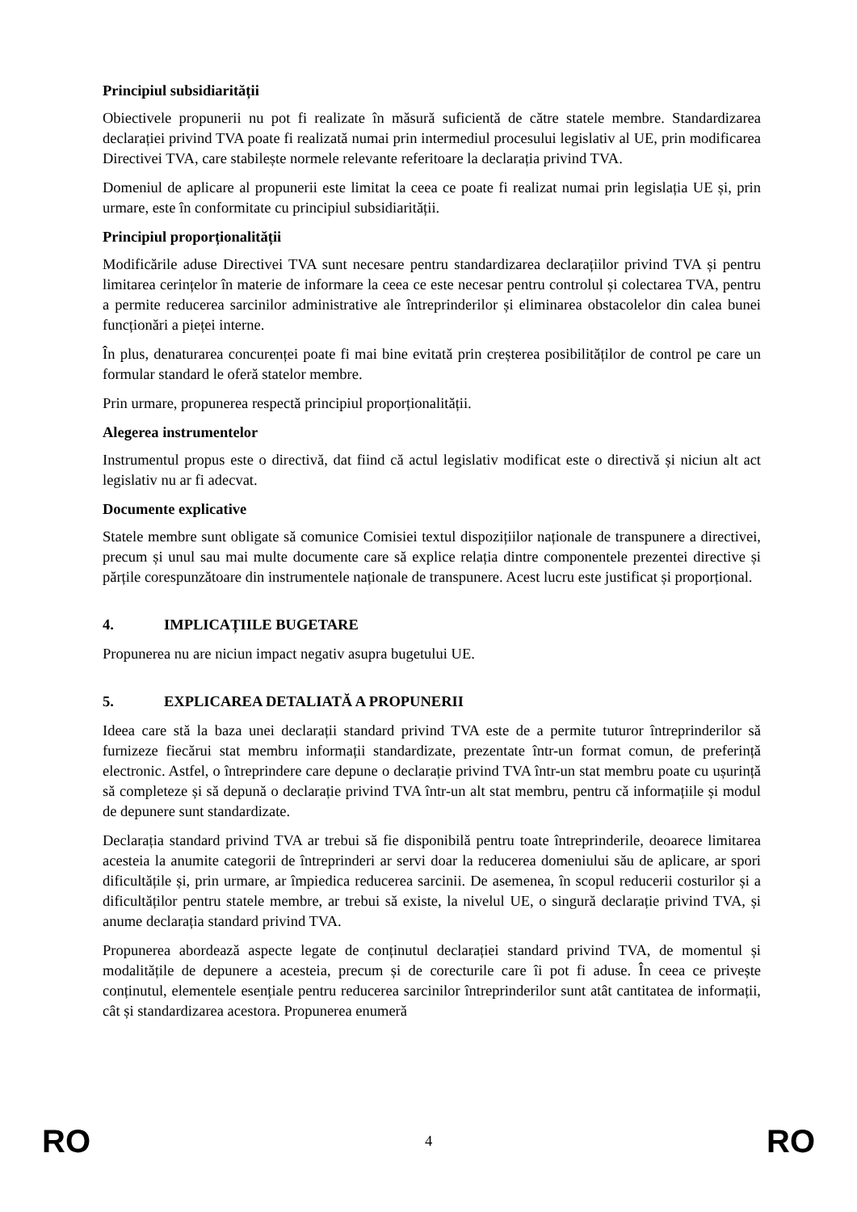Principiul subsidiarității
Obiectivele propunerii nu pot fi realizate în măsură suficientă de către statele membre. Standardizarea declarației privind TVA poate fi realizată numai prin intermediul procesului legislativ al UE, prin modificarea Directivei TVA, care stabilește normele relevante referitoare la declarația privind TVA.
Domeniul de aplicare al propunerii este limitat la ceea ce poate fi realizat numai prin legislația UE și, prin urmare, este în conformitate cu principiul subsidiarității.
Principiul proporționalității
Modificările aduse Directivei TVA sunt necesare pentru standardizarea declarațiilor privind TVA și pentru limitarea cerințelor în materie de informare la ceea ce este necesar pentru controlul și colectarea TVA, pentru a permite reducerea sarcinilor administrative ale întreprinderilor și eliminarea obstacolelor din calea bunei funcționări a pieței interne.
În plus, denaturarea concurenței poate fi mai bine evitată prin creșterea posibilităților de control pe care un formular standard le oferă statelor membre.
Prin urmare, propunerea respectă principiul proporționalității.
Alegerea instrumentelor
Instrumentul propus este o directivă, dat fiind că actul legislativ modificat este o directivă și niciun alt act legislativ nu ar fi adecvat.
Documente explicative
Statele membre sunt obligate să comunice Comisiei textul dispozițiilor naționale de transpunere a directivei, precum și unul sau mai multe documente care să explice relația dintre componentele prezentei directive și părțile corespunzătoare din instrumentele naționale de transpunere. Acest lucru este justificat și proporțional.
4. IMPLICAȚIILE BUGETARE
Propunerea nu are niciun impact negativ asupra bugetului UE.
5. EXPLICAREA DETALIATĂ A PROPUNERII
Ideea care stă la baza unei declarații standard privind TVA este de a permite tuturor întreprinderilor să furnizeze fiecărui stat membru informații standardizate, prezentate într-un format comun, de preferință electronic. Astfel, o întreprindere care depune o declarație privind TVA într-un stat membru poate cu ușurință să completeze și să depună o declarație privind TVA într-un alt stat membru, pentru că informațiile și modul de depunere sunt standardizate.
Declarația standard privind TVA ar trebui să fie disponibilă pentru toate întreprinderile, deoarece limitarea acesteia la anumite categorii de întreprinderi ar servi doar la reducerea domeniului său de aplicare, ar spori dificultățile și, prin urmare, ar împiedica reducerea sarcinii. De asemenea, în scopul reducerii costurilor și a dificultăților pentru statele membre, ar trebui să existe, la nivelul UE, o singură declarație privind TVA, și anume declarația standard privind TVA.
Propunerea abordează aspecte legate de conținutul declarației standard privind TVA, de momentul și modalitățile de depunere a acesteia, precum și de corecturile care îi pot fi aduse. În ceea ce privește conținutul, elementele esențiale pentru reducerea sarcinilor întreprinderilor sunt atât cantitatea de informații, cât și standardizarea acestora. Propunerea enumeră
RO 4 RO